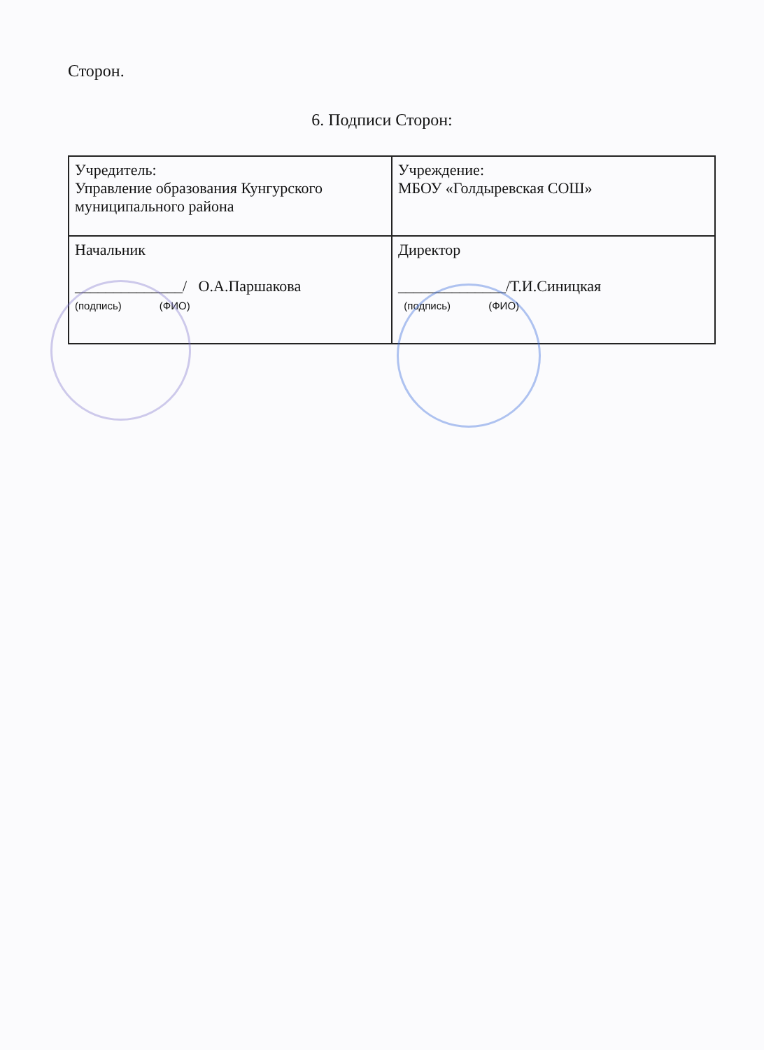Сторон.
6. Подписи Сторон:
| Учредитель: Управление образования Кунгурского муниципального района | Учреждение: МБОУ «Голдыревская СОШ» |
| Начальник ______________/ О.А.Паршакова (подпись) (ФИО) | Директор ______________/Т.И.Синицкая (подпись) (ФИО) |